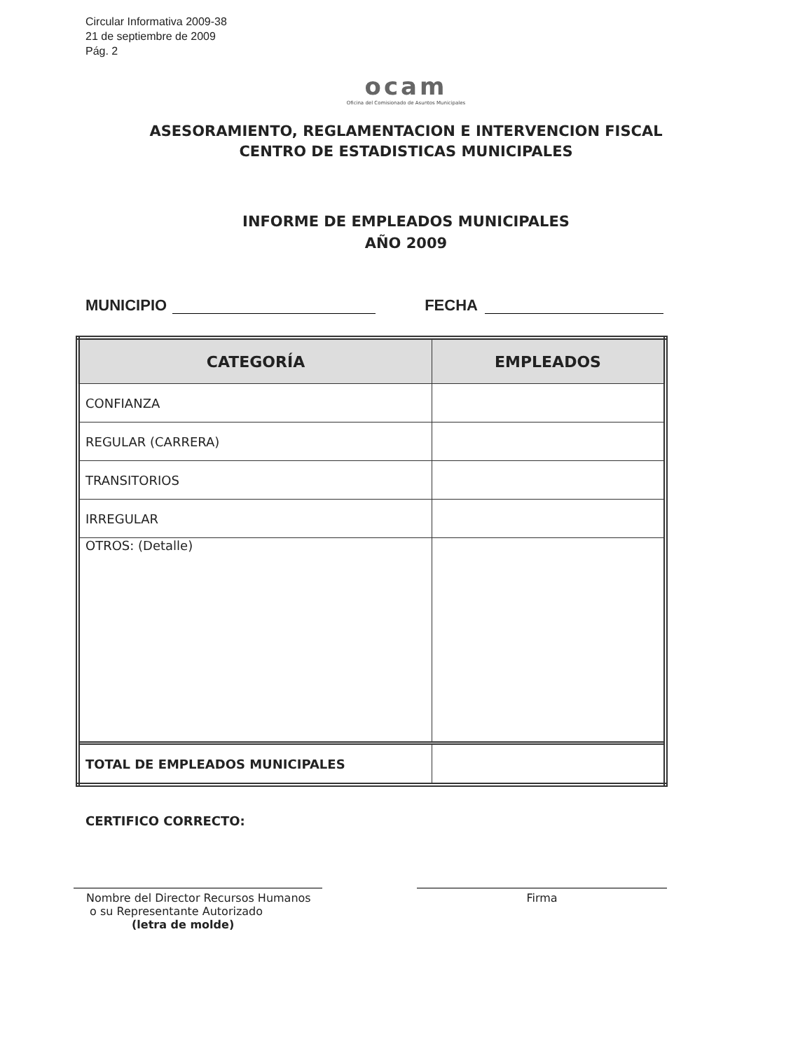Circular Informativa 2009-38
21 de septiembre de 2009
Pág. 2
ocam
Oficina del Comisionado de Asuntos Municipales
ASESORAMIENTO, REGLAMENTACION E INTERVENCION FISCAL
CENTRO DE ESTADISTICAS MUNICIPALES
INFORME DE EMPLEADOS MUNICIPALES
AÑO 2009
MUNICIPIO FECHA
| CATEGORÍA | EMPLEADOS |
| --- | --- |
| CONFIANZA | |
| REGULAR (CARRERA) | |
| TRANSITORIOS | |
| IRREGULAR | |
| OTROS: (Detalle) | |
| TOTAL DE EMPLEADOS MUNICIPALES | |
CERTIFICO CORRECTO:
Nombre del Director Recursos Humanos
o su Representante Autorizado
(letra de molde)
Firma